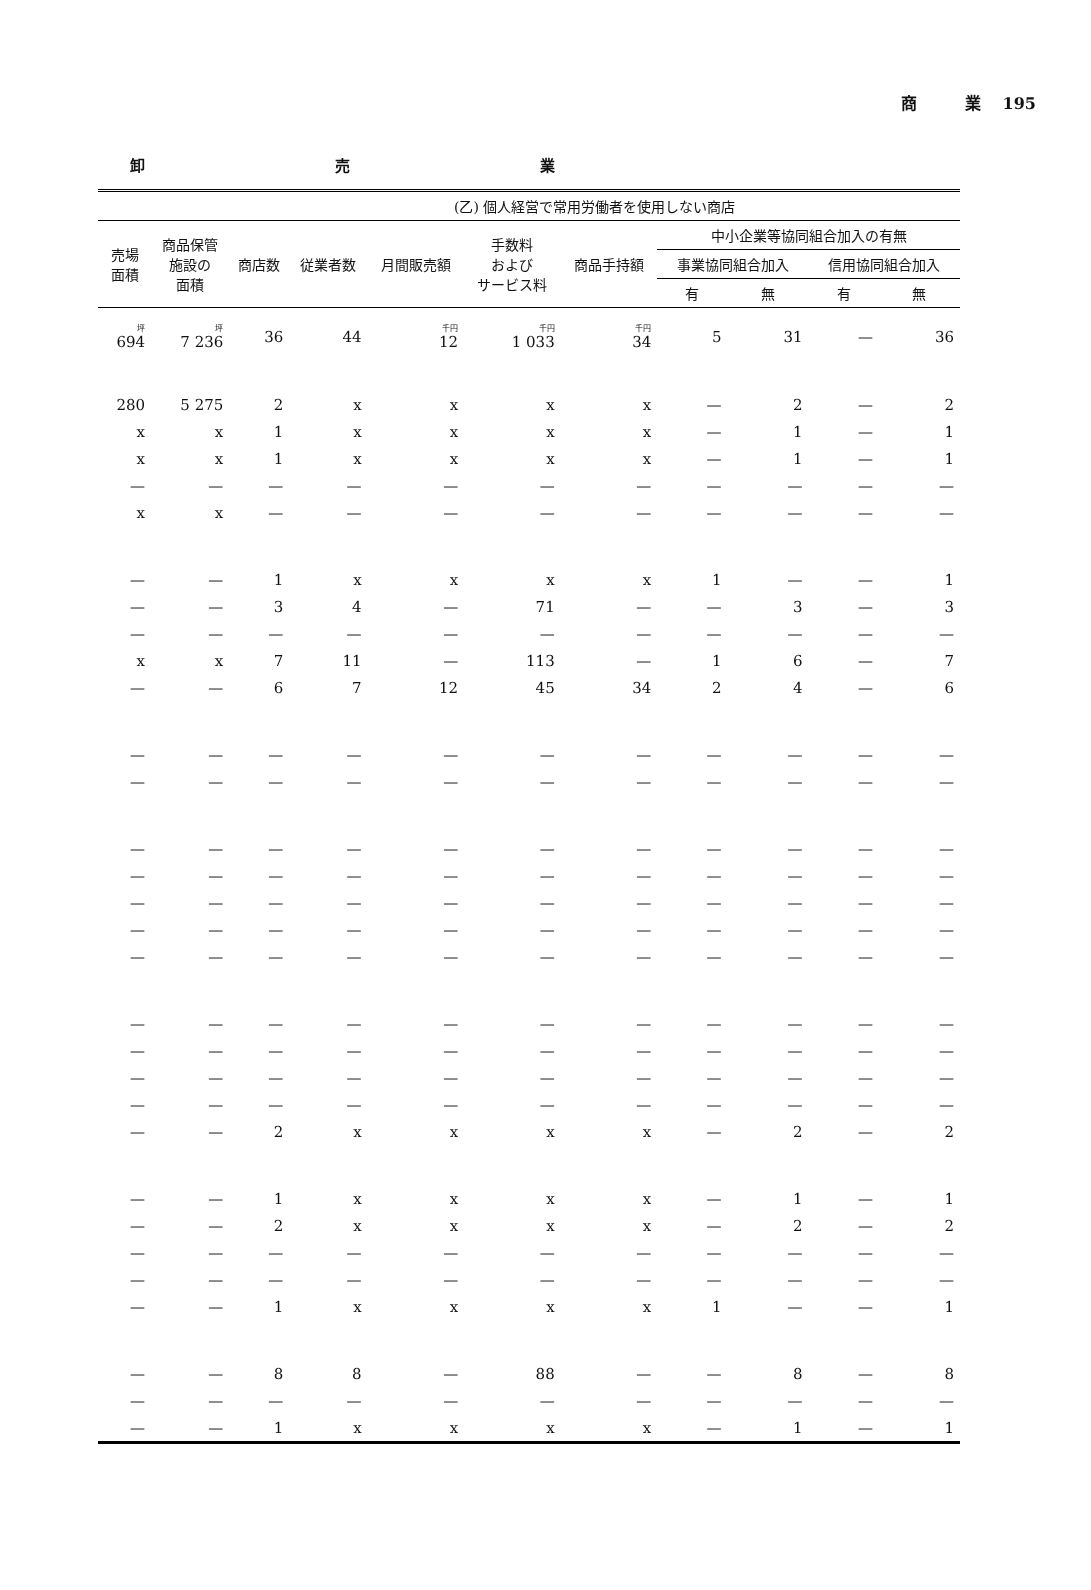商　　　業　 195
卸 売 業
| | | (乙) 個人経営で常用労働者を使用しない商店 | | | | | | | | |
| --- | --- | --- | --- | --- | --- | --- | --- | --- | --- | --- |
| 売場 面積 | 商品保管 施設の 面積 | 商店数 | 従業者数 | 月間販売額 | 手数料 および サービス料 | 商品手持額 | 中小企業等協同組合加入の有無 | | | |
| | | | | | | | 事業協同組合加入 | | 信用協同組合加入 | |
| | | | | | | | 有 | 無 | 有 | 無 |
| 坪 694 | 坪 7 236 | 36 | 44 | 千円 12 | 千円 1 033 | 千円 34 | 5 | 31 | — | 36 |
| 280 | 5 275 | 2 | x | x | x | x | — | 2 | — | 2 |
| x | x | 1 | x | x | x | x | — | 1 | — | 1 |
| x | x | 1 | x | x | x | x | — | 1 | — | 1 |
| — | — | — | — | — | — | — | — | — | — | — |
| x | x | — | — | — | — | — | — | — | — | — |
| — | — | 1 | x | x | x | x | 1 | — | — | 1 |
| — | — | 3 | 4 | — | 71 | — | — | 3 | — | 3 |
| — | — | — | — | — | — | — | — | — | — | — |
| x | x | 7 | 11 | — | 113 | — | 1 | 6 | — | 7 |
| — | — | 6 | 7 | 12 | 45 | 34 | 2 | 4 | — | 6 |
| — | — | — | — | — | — | — | — | — | — | — |
| — | — | — | — | — | — | — | — | — | — | — |
| — | — | — | — | — | — | — | — | — | — | — |
| — | — | — | — | — | — | — | — | — | — | — |
| — | — | — | — | — | — | — | — | — | — | — |
| — | — | — | — | — | — | — | — | — | — | — |
| — | — | — | — | — | — | — | — | — | — | — |
| — | — | — | — | — | — | — | — | — | — | — |
| — | — | — | — | — | — | — | — | — | — | — |
| — | — | — | — | — | — | — | — | — | — | — |
| — | — | — | — | — | — | — | — | — | — | — |
| — | — | 2 | x | x | x | x | — | 2 | — | 2 |
| — | — | 1 | x | x | x | x | — | 1 | — | 1 |
| — | — | 2 | x | x | x | x | — | 2 | — | 2 |
| — | — | — | — | — | — | — | — | — | — | — |
| — | — | — | — | — | — | — | — | — | — | — |
| — | — | 1 | x | x | x | x | 1 | — | — | 1 |
| — | — | 8 | 8 | — | 88 | — | — | 8 | — | 8 |
| — | — | — | — | — | — | — | — | — | — | — |
| — | — | 1 | x | x | x | x | — | 1 | — | 1 |